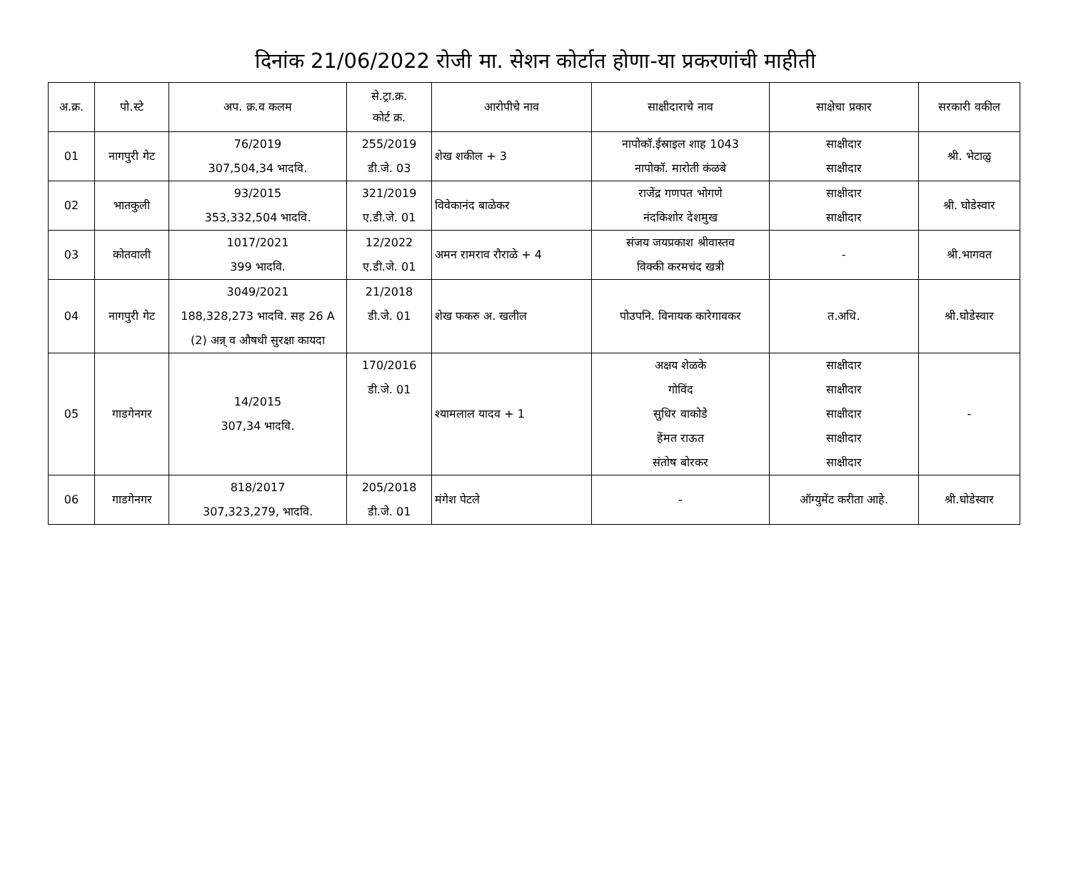दिनांक 21/06/2022 रोजी मा. सेशन कोर्टात होणा-या प्रकरणांची माहीती
| अ.क्र. | पो.स्टे | अप. क्र.व कलम | से.ट्रा.क्र. कोर्ट क्र. | आरोपीचे नाव | साक्षीदाराचे नाव | साक्षेचा प्रकार | सरकारी वकील |
| --- | --- | --- | --- | --- | --- | --- | --- |
| 01 | नागपुरी गेट | 76/2019 307,504,34 भादवि. | 255/2019 डी.जे. 03 | शेख शकील + 3 | नापोकॉ.ईस्राइल शाह 1043 नापोकॉ. मारोती कंळबे | साक्षीदार साक्षीदार | श्री. भेटाळु |
| 02 | भातकुली | 93/2015 353,332,504 भादवि. | 321/2019 ए.डी.जे. 01 | विवेकानंद बाळेकर | राजेंद्र गणपत भोगणे नंदकिशोर देशमुख | साक्षीदार साक्षीदार | श्री. घोडेस्वार |
| 03 | कोतवाली | 1017/2021 399 भादवि. | 12/2022 ए.डी.जे. 01 | अमन रामराव रौराळे + 4 | संजय जयप्रकाश श्रीवास्तव विक्की करमचंद खत्री | - | श्री.भागवत |
| 04 | नागपुरी गेट | 3049/2021 188,328,273 भादवि. सह 26 A (2) अन्न् व औषधी सुरक्षा कायदा | 21/2018 डी.जे. 01 | शेख फकरु अ. खलील | पोउपनि. विनायक कारेगावकर | त.अधि. | श्री.घोडेस्वार |
| 05 | गाडगेनगर | 14/2015 307,34 भादवि. | 170/2016 डी.जे. 01 | श्यामलाल यादव + 1 | अक्षय शेळके गोविंद सुधिर वाकोडे हेंमत राऊत संतोष बोरकर | साक्षीदार साक्षीदार साक्षीदार साक्षीदार साक्षीदार | - |
| 06 | गाडगेनगर | 818/2017 307,323,279, भादवि. | 205/2018 डी.जे. 01 | मंगेश पेटले | - | ऑग्युमेंट करीता आहे. | श्री.घोडेस्वार |